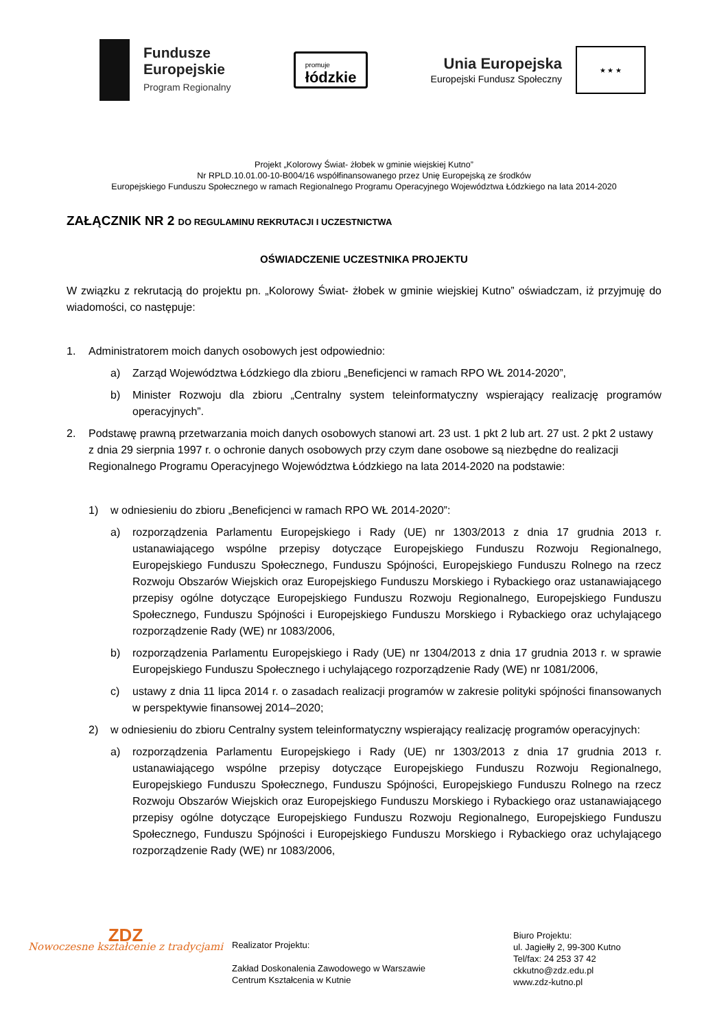Fundusze
Europejskie
Program Regionalny
promuje
łódzkie
Unia Europejska
Europejski Fundusz Społeczny
★ ★ ★
Projekt „Kolorowy Świat- żłobek w gminie wiejskiej Kutno”
Nr RPLD.10.01.00-10-B004/16 współfinansowanego przez Unię Europejską ze środków
Europejskiego Funduszu Społecznego w ramach Regionalnego Programu Operacyjnego Województwa Łódzkiego na lata 2014-2020
ZAŁĄCZNIK NR 2 DO REGULAMINU REKRUTACJI I UCZESTNICTWA
OŚWIADCZENIE UCZESTNIKA PROJEKTU
W związku z rekrutacją do projektu pn. „Kolorowy Świat- żłobek w gminie wiejskiej Kutno” oświadczam, iż przyjmuję do wiadomości, co następuje:
1. Administratorem moich danych osobowych jest odpowiednio:
a) Zarząd Województwa Łódzkiego dla zbioru „Beneficjenci w ramach RPO WŁ 2014-2020”,
b) Minister Rozwoju dla zbioru „Centralny system teleinformatyczny wspierający realizację programów operacyjnych”.
2. Podstawę prawną przetwarzania moich danych osobowych stanowi art. 23 ust. 1 pkt 2 lub art. 27 ust. 2 pkt 2 ustawy z dnia 29 sierpnia 1997 r. o ochronie danych osobowych przy czym dane osobowe są niezbędne do realizacji Regionalnego Programu Operacyjnego Województwa Łódzkiego na lata 2014-2020 na podstawie:
1) w odniesieniu do zbioru „Beneficjenci w ramach RPO WŁ 2014-2020”:
a) rozporządzenia Parlamentu Europejskiego i Rady (UE) nr 1303/2013 z dnia 17 grudnia 2013 r. ustanawiającego wspólne przepisy dotyczące Europejskiego Funduszu Rozwoju Regionalnego, Europejskiego Funduszu Społecznego, Funduszu Spójności, Europejskiego Funduszu Rolnego na rzecz Rozwoju Obszarów Wiejskich oraz Europejskiego Funduszu Morskiego i Rybackiego oraz ustanawiającego przepisy ogólne dotyczące Europejskiego Funduszu Rozwoju Regionalnego, Europejskiego Funduszu Społecznego, Funduszu Spójności i Europejskiego Funduszu Morskiego i Rybackiego oraz uchylającego rozporządzenie Rady (WE) nr 1083/2006,
b) rozporządzenia Parlamentu Europejskiego i Rady (UE) nr 1304/2013 z dnia 17 grudnia 2013 r. w sprawie Europejskiego Funduszu Społecznego i uchylającego rozporządzenie Rady (WE) nr 1081/2006,
c) ustawy z dnia 11 lipca 2014 r. o zasadach realizacji programów w zakresie polityki spójności finansowanych w perspektywie finansowej 2014–2020;
2) w odniesieniu do zbioru Centralny system teleinformatyczny wspierający realizację programów operacyjnych:
a) rozporządzenia Parlamentu Europejskiego i Rady (UE) nr 1303/2013 z dnia 17 grudnia 2013 r. ustanawiającego wspólne przepisy dotyczące Europejskiego Funduszu Rozwoju Regionalnego, Europejskiego Funduszu Społecznego, Funduszu Spójności, Europejskiego Funduszu Rolnego na rzecz Rozwoju Obszarów Wiejskich oraz Europejskiego Funduszu Morskiego i Rybackiego oraz ustanawiającego przepisy ogólne dotyczące Europejskiego Funduszu Rozwoju Regionalnego, Europejskiego Funduszu Społecznego, Funduszu Spójności i Europejskiego Funduszu Morskiego i Rybackiego oraz uchylającego rozporządzenie Rady (WE) nr 1083/2006,
ZDZ
Nowoczesne kształcenie z tradycjami
Realizator Projektu:
Zakład Doskonalenia Zawodowego w Warszawie
Centrum Kształcenia w Kutnie
Biuro Projektu:
ul. Jagiełły 2, 99-300 Kutno
Tel/fax: 24 253 37 42
ckkutno@zdz.edu.pl
www.zdz-kutno.pl